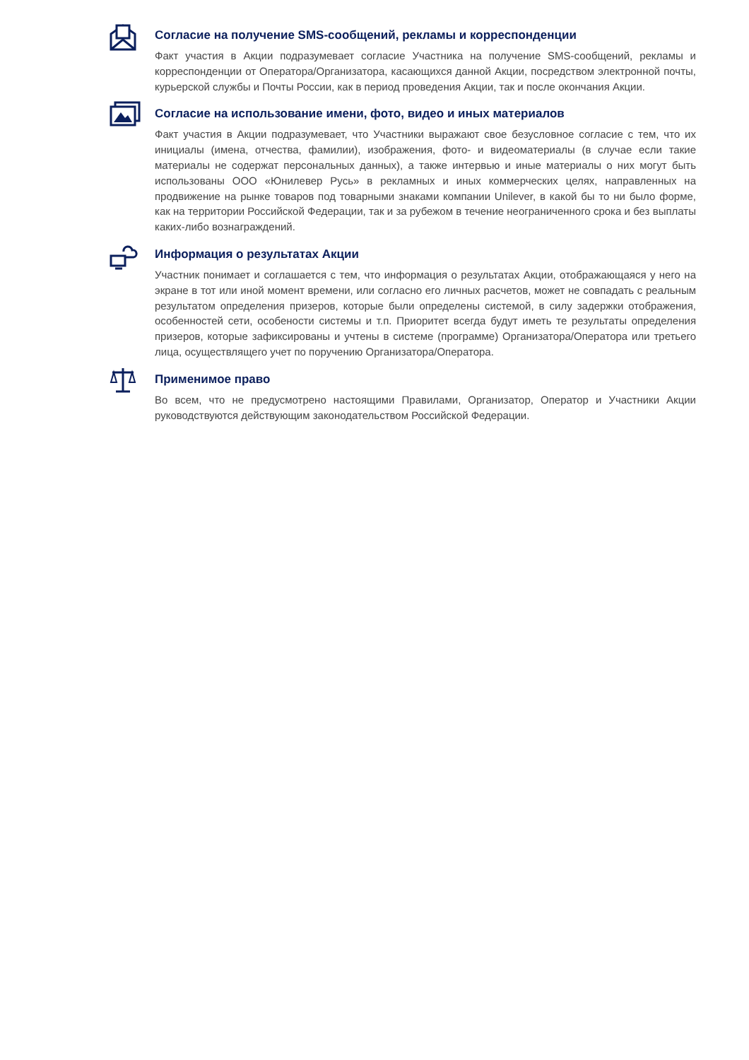Согласие на получение SMS-сообщений, рекламы и корреспонденции
Факт участия в Акции подразумевает согласие Участника на получение SMS-сообщений, рекламы и корреспонденции от Оператора/Организатора, касающихся данной Акции, посредством электронной почты, курьерской службы и Почты России, как в период проведения Акции, так и после окончания Акции.
Согласие на использование имени, фото, видео и иных материалов
Факт участия в Акции подразумевает, что Участники выражают свое безусловное согласие с тем, что их инициалы (имена, отчества, фамилии), изображения, фото- и видеоматериалы (в случае если такие материалы не содержат персональных данных), а также интервью и иные материалы о них могут быть использованы ООО «Юнилевер Русь» в рекламных и иных коммерческих целях, направленных на продвижение на рынке товаров под товарными знаками компании Unilever, в какой бы то ни было форме, как на территории Российской Федерации, так и за рубежом в течение неограниченного срока и без выплаты каких-либо вознаграждений.
Информация о результатах Акции
Участник понимает и соглашается с тем, что информация о результатах Акции, отображающаяся у него на экране в тот или иной момент времени, или согласно его личных расчетов, может не совпадать с реальным результатом определения призеров, которые были определены системой, в силу задержки отображения, особенностей сети, особености системы и т.п. Приоритет всегда будут иметь те результаты определения призеров, которые зафиксированы и учтены в системе (программе) Организатора/Оператора или третьего лица, осуществлящего учет по поручению Организатора/Оператора.
Применимое право
Во всем, что не предусмотрено настоящими Правилами, Организатор, Оператор и Участники Акции руководствуются действующим законодательством Российской Федерации.